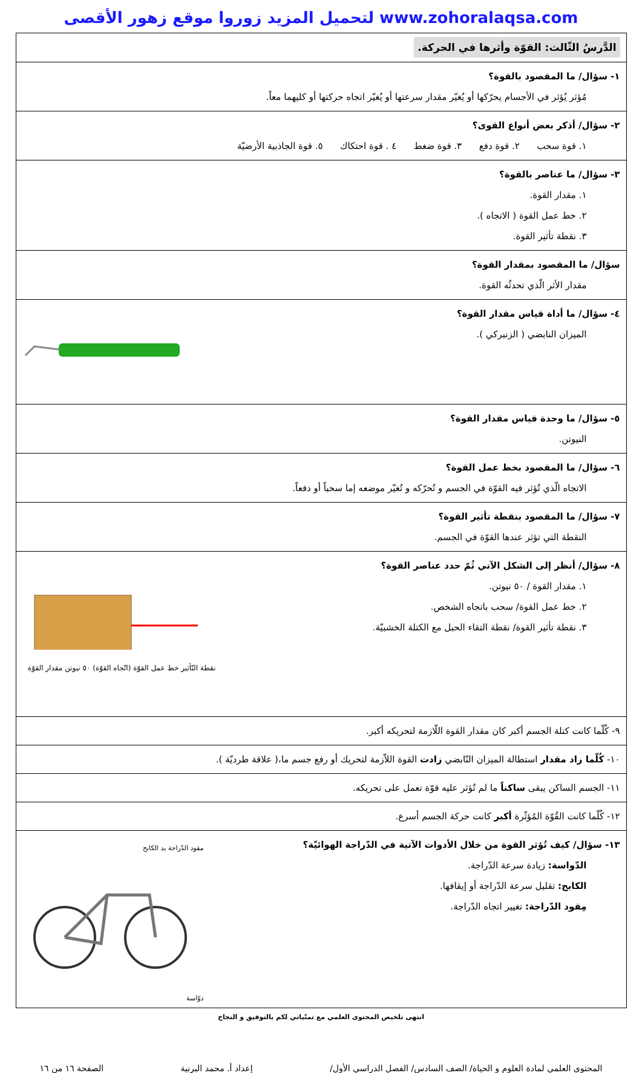لتحميل المزيد زوروا موقع زهور الأقصى www.zohoralaqsa.com
| الدَّرسُ الثّالث: القوّة وأثرها في الحركة. |
| ١- سؤال/ ما المقصود بالقوة؟ مُؤثر يُؤثر في الأجسام يحرّكها أو يُغيّر مقدار سرعتها أو يُغيّر اتجاه حركتها أو كليهما معاً. |
| ٢- سؤال/ أذكر بعض أنواع القوى؟ ١. قوة سحب ٢. قوة دفع ٣. قوة ضغط ٤ . قوة احتكاك ٥. قوة الجاذبية الأرضيّة |
| ٣- سؤال/ ما عناصر بالقوة؟ ١. مقدار القوة. ٢. خط عمل القوة ( الاتجاه ). ٣. نقطة تأثير القوة. |
| سؤال/ ما المقصود بمقدار القوة؟ مقدار الأثر الّذي تحدثُه القوة. |
| ٤- سؤال/ ما أداة قياس مقدار القوة؟ الميزان النابضي ( الزنبركي ). |
| ٥- سؤال/ ما وحدة قياس مقدار القوة؟ النيوتن. |
| ٦- سؤال/ ما المقصود بخط عمل القوة؟ الاتجاه الّذي تُؤثر فيه القوّة في الجسم و تُحرّكه و تُغيّر موضعه إما سحباً أو دفعاً. |
| ٧- سؤال/ ما المقصود بنقطة تأثير القوة؟ النقطة التي تؤثر عندها القوّة في الجسم. |
| نقطة التّأثير خط عمل القوّة (اتّجاه القوّة) ٥٠ نيوتن مقدار القوّة ٨- سؤال/ أنظر إلى الشكل الآتي ثُمّ حدد عناصر القوة؟ ١. مقدار القوة / ٥٠ نيوتن. ٢. خط عمل القوة/ سحب باتجاه الشخص. ٣. نقطة تأثير القوة/ نقطة التقاء الحبل مع الكتلة الخشبيّة. |
| ٩- كُلّما كانت كتلة الجسم أكبر كان مقدار القوة اللّازمة لتحريكه أكبر. |
| ١٠- كُلّما زاد مقدار استطالة الميزان النّابضي زادت القوة اللاّزمة لتحريك أو رفع جسم ما،( علاقة طرديّة ). |
| ١١- الجسم الساكن يبقى ساكناً ما لم تُؤثر عليه قوّة تعمل على تحريكه. |
| ١٢- كُلّما كانت القُوّة المُؤثّرة أكبر كانت حركة الجسم أسرع. |
| مقود الدّراجة يد الكابح دوّاسة ١٣- سؤال/ كيف تُؤثر القوة من خلال الأدوات الآتية في الدّراجة الهوائيّة؟ الدّواسة: زيادة سرعة الدّراجة. الكابح: تقليل سرعة الدّراجة أو إيقافها. مِقود الدّراجة: تغيير اتجاه الدّراجة. |
انتهى تلخيص المحتوى العلمي مع تمنّياتي لكم بالتوفيق و النجاح
المحتوى العلمي لمادة العلوم و الحياة/ الصف السادس/ الفصل الدراسي الأول/ إعداد أ. محمد البرنية الصفحة ١٦ من ١٦